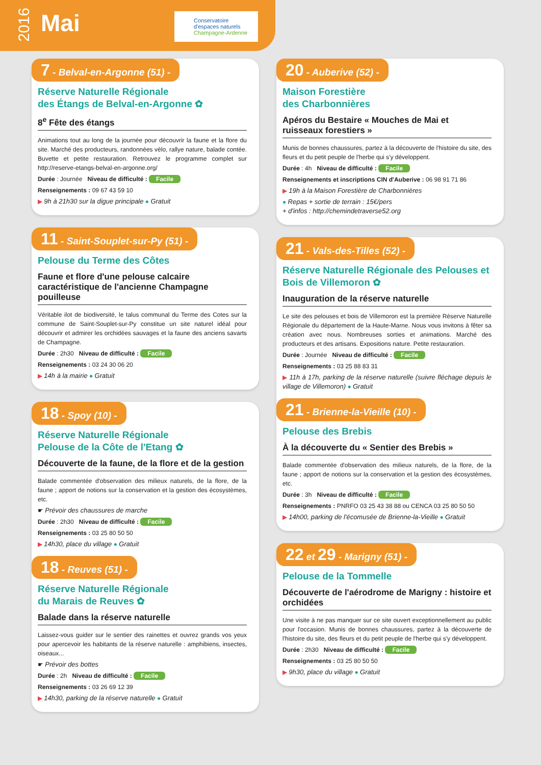2016
Mai
Conservatoire
d'espaces naturels
Champagne-Ardenne
7 - Belval-en-Argonne (51) -
Réserve Naturelle Régionale
des Étangs de Belval-en-Argonne ✿
8<sup>e</sup> Fête des étangs
Animations tout au long de la journée pour découvrir la faune et la flore du site. Marché des producteurs, randonnées vélo, rallye nature, balade contée. Buvette et petite restauration. Retrouvez le programme complet sur http://reserve-etangs-belval-en-argonne.org/
Durée : Journée Niveau de difficulté : Facile
Renseignements : 09 67 43 59 10
▶ 9h à 21h30 sur la digue principale ● Gratuit
11 - Saint-Souplet-sur-Py (51) -
Pelouse du Terme des Côtes
Faune et flore d'une pelouse calcaire caractéristique de l'ancienne Champagne pouilleuse
Véritable ilot de biodiversité, le talus communal du Terme des Cotes sur la commune de Saint-Souplet-sur-Py constitue un site naturel idéal pour découvrir et admirer les orchidées sauvages et la faune des anciens savarts de Champagne.
Durée : 2h30 Niveau de difficulté : Facile
Renseignements : 03 24 30 06 20
▶ 14h à la mairie ● Gratuit
18 - Spoy (10) -
Réserve Naturelle Régionale
Pelouse de la Côte de l'Etang ✿
Découverte de la faune, de la flore et de la gestion
Balade commentée d'observation des milieux naturels, de la flore, de la faune ; apport de notions sur la conservation et la gestion des écosystèmes, etc.
☛ Prévoir des chaussures de marche
Durée : 2h30 Niveau de difficulté : Facile
Renseignements : 03 25 80 50 50
▶ 14h30, place du village ● Gratuit
18 - Reuves (51) -
Réserve Naturelle Régionale
du Marais de Reuves ✿
Balade dans la réserve naturelle
Laissez-vous guider sur le sentier des rainettes et ouvrez grands vos yeux pour apercevoir les habitants de la réserve naturelle : amphibiens, insectes, oiseaux...
☛ Prévoir des bottes
Durée : 2h Niveau de difficulté : Facile
Renseignements : 03 26 69 12 39
▶ 14h30, parking de la réserve naturelle ● Gratuit
20 - Auberive (52) -
Maison Forestière
des Charbonnières
Apéros du Bestaire « Mouches de Mai et ruisseaux forestiers »
Munis de bonnes chaussures, partez à la découverte de l'histoire du site, des fleurs et du petit peuple de l'herbe qui s'y développent.
Durée : 4h Niveau de difficulté : Facile
Renseignements et inscriptions CIN d'Auberive : 06 98 91 71 86
▶ 19h à la Maison Forestière de Charbonnières
● Repas + sortie de terrain : 15€/pers
+ d'infos : http://chemindetraverse52.org
21 - Vals-des-Tilles (52) -
Réserve Naturelle Régionale des Pelouses et Bois de Villemoron ✿
Inauguration de la réserve naturelle
Le site des pelouses et bois de Villemoron est la première Réserve Naturelle Régionale du département de la Haute-Marne. Nous vous invitons à fêter sa création avec nous. Nombreuses sorties et animations. Marché des producteurs et des artisans. Expositions nature. Petite restauration.
Durée : Journée Niveau de difficulté : Facile
Renseignements : 03 25 88 83 31
▶ 11h à 17h, parking de la réserve naturelle (suivre fléchage depuis le village de Villemoron) ● Gratuit
21 - Brienne-la-Vieille (10) -
Pelouse des Brebis
À la découverte du « Sentier des Brebis »
Balade commentée d'observation des milieux naturels, de la flore, de la faune ; apport de notions sur la conservation et la gestion des écosystèmes, etc.
Durée : 3h Niveau de difficulté : Facile
Renseignements : PNRFO 03 25 43 38 88 ou CENCA 03 25 80 50 50
▶ 14h00, parking de l'écomusée de Brienne-la-Vieille ● Gratuit
22 et 29 - Marigny (51) -
Pelouse de la Tommelle
Découverte de l'aérodrome de Marigny : histoire et orchidées
Une visite à ne pas manquer sur ce site ouvert exceptionnellement au public pour l'occasion. Munis de bonnes chaussures, partez à la découverte de l'histoire du site, des fleurs et du petit peuple de l'herbe qui s'y développent.
Durée : 2h30 Niveau de difficulté : Facile
Renseignements : 03 25 80 50 50
▶ 9h30, place du village ● Gratuit